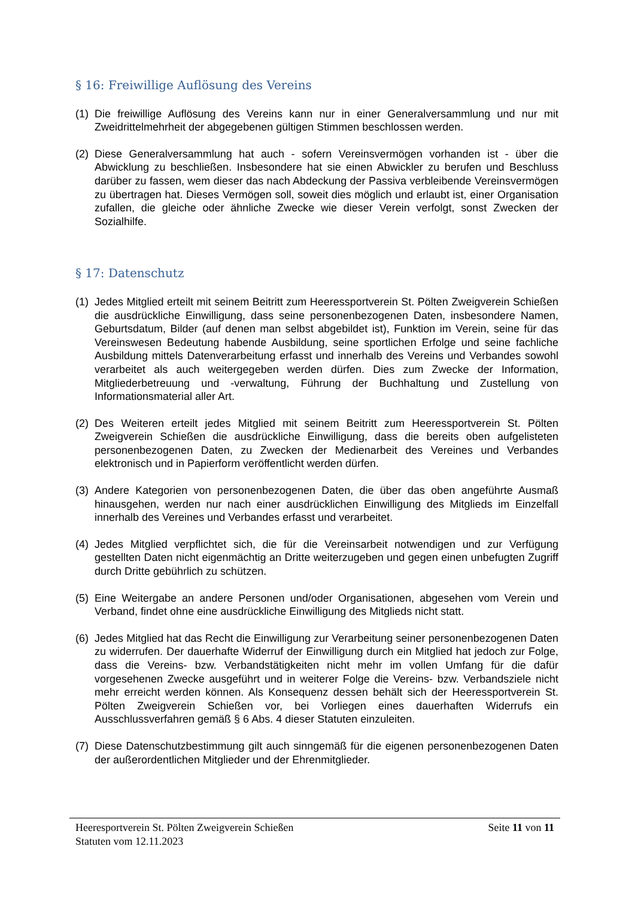§ 16: Freiwillige Auflösung des Vereins
(1) Die freiwillige Auflösung des Vereins kann nur in einer Generalversammlung und nur mit Zweidrittelmehrheit der abgegebenen gültigen Stimmen beschlossen werden.
(2) Diese Generalversammlung hat auch - sofern Vereinsvermögen vorhanden ist - über die Abwicklung zu beschließen. Insbesondere hat sie einen Abwickler zu berufen und Beschluss darüber zu fassen, wem dieser das nach Abdeckung der Passiva verbleibende Vereinsvermögen zu übertragen hat. Dieses Vermögen soll, soweit dies möglich und erlaubt ist, einer Organisation zufallen, die gleiche oder ähnliche Zwecke wie dieser Verein verfolgt, sonst Zwecken der Sozialhilfe.
§ 17: Datenschutz
(1) Jedes Mitglied erteilt mit seinem Beitritt zum Heeressportverein St. Pölten Zweigverein Schießen die ausdrückliche Einwilligung, dass seine personenbezogenen Daten, insbesondere Namen, Geburtsdatum, Bilder (auf denen man selbst abgebildet ist), Funktion im Verein, seine für das Vereinswesen Bedeutung habende Ausbildung, seine sportlichen Erfolge und seine fachliche Ausbildung mittels Datenverarbeitung erfasst und innerhalb des Vereins und Verbandes sowohl verarbeitet als auch weitergegeben werden dürfen. Dies zum Zwecke der Information, Mitgliederbetreuung und -verwaltung, Führung der Buchhaltung und Zustellung von Informationsmaterial aller Art.
(2) Des Weiteren erteilt jedes Mitglied mit seinem Beitritt zum Heeressportverein St. Pölten Zweigverein Schießen die ausdrückliche Einwilligung, dass die bereits oben aufgelisteten personenbezogenen Daten, zu Zwecken der Medienarbeit des Vereines und Verbandes elektronisch und in Papierform veröffentlicht werden dürfen.
(3) Andere Kategorien von personenbezogenen Daten, die über das oben angeführte Ausmaß hinausgehen, werden nur nach einer ausdrücklichen Einwilligung des Mitglieds im Einzelfall innerhalb des Vereines und Verbandes erfasst und verarbeitet.
(4) Jedes Mitglied verpflichtet sich, die für die Vereinsarbeit notwendigen und zur Verfügung gestellten Daten nicht eigenmächtig an Dritte weiterzugeben und gegen einen unbefugten Zugriff durch Dritte gebührlich zu schützen.
(5) Eine Weitergabe an andere Personen und/oder Organisationen, abgesehen vom Verein und Verband, findet ohne eine ausdrückliche Einwilligung des Mitglieds nicht statt.
(6) Jedes Mitglied hat das Recht die Einwilligung zur Verarbeitung seiner personenbezogenen Daten zu widerrufen. Der dauerhafte Widerruf der Einwilligung durch ein Mitglied hat jedoch zur Folge, dass die Vereins- bzw. Verbandstätigkeiten nicht mehr im vollen Umfang für die dafür vorgesehenen Zwecke ausgeführt und in weiterer Folge die Vereins- bzw. Verbandsziele nicht mehr erreicht werden können. Als Konsequenz dessen behält sich der Heeressportverein St. Pölten Zweigverein Schießen vor, bei Vorliegen eines dauerhaften Widerrufs ein Ausschlussverfahren gemäß § 6 Abs. 4 dieser Statuten einzuleiten.
(7) Diese Datenschutzbestimmung gilt auch sinngemäß für die eigenen personenbezogenen Daten der außerordentlichen Mitglieder und der Ehrenmitglieder.
Heeresportverein St. Pölten Zweigverein Schießen Seite 11 von 11
Statuten vom 12.11.2023